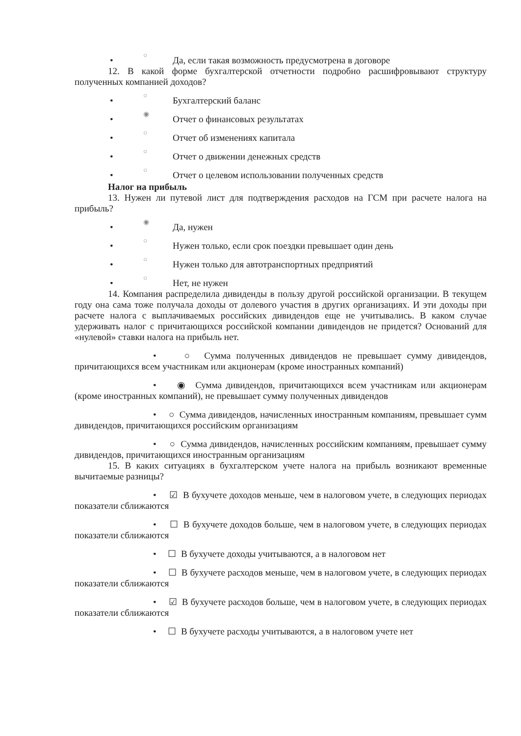• ○ Да, если такая возможность предусмотрена в договоре
12. В какой форме бухгалтерской отчетности подробно расшифровывают структуру полученных компанией доходов?
• ○ Бухгалтерский баланс
• ◉ Отчет о финансовых результатах
• ○ Отчет об изменениях капитала
• ○ Отчет о движении денежных средств
• ○ Отчет о целевом использовании полученных средств
Налог на прибыль
13. Нужен ли путевой лист для подтверждения расходов на ГСМ при расчете налога на прибыль?
• ◉ Да, нужен
• ○ Нужен только, если срок поездки превышает один день
• ○ Нужен только для автотранспортных предприятий
• ○ Нет, не нужен
14. Компания распределила дивиденды в пользу другой российской организации. В текущем году она сама тоже получала доходы от долевого участия в других организациях. И эти доходы при расчете налога с выплачиваемых российских дивидендов еще не учитывались. В каком случае удерживать налог с причитающихся российской компании дивидендов не придется? Оснований для «нулевой» ставки налога на прибыль нет.
• ○ Сумма полученных дивидендов не превышает сумму дивидендов, причитающихся всем участникам или акционерам (кроме иностранных компаний)
• ◉ Сумма дивидендов, причитающихся всем участникам или акционерам (кроме иностранных компаний), не превышает сумму полученных дивидендов
• ○ Сумма дивидендов, начисленных иностранным компаниям, превышает сумм дивидендов, причитающихся российским организациям
• ○ Сумма дивидендов, начисленных российским компаниям, превышает сумму дивидендов, причитающихся иностранным организациям
15. В каких ситуациях в бухгалтерском учете налога на прибыль возникают временные вычитаемые разницы?
• ☑ В бухучете доходов меньше, чем в налоговом учете, в следующих периодах показатели сближаются
• ☐ В бухучете доходов больше, чем в налоговом учете, в следующих периодах показатели сближаются
• ☐ В бухучете доходы учитываются, а в налоговом нет
• ☐ В бухучете расходов меньше, чем в налоговом учете, в следующих периодах показатели сближаются
• ☑ В бухучете расходов больше, чем в налоговом учете, в следующих периодах показатели сближаются
• ☐ В бухучете расходы учитываются, а в налоговом учете нет